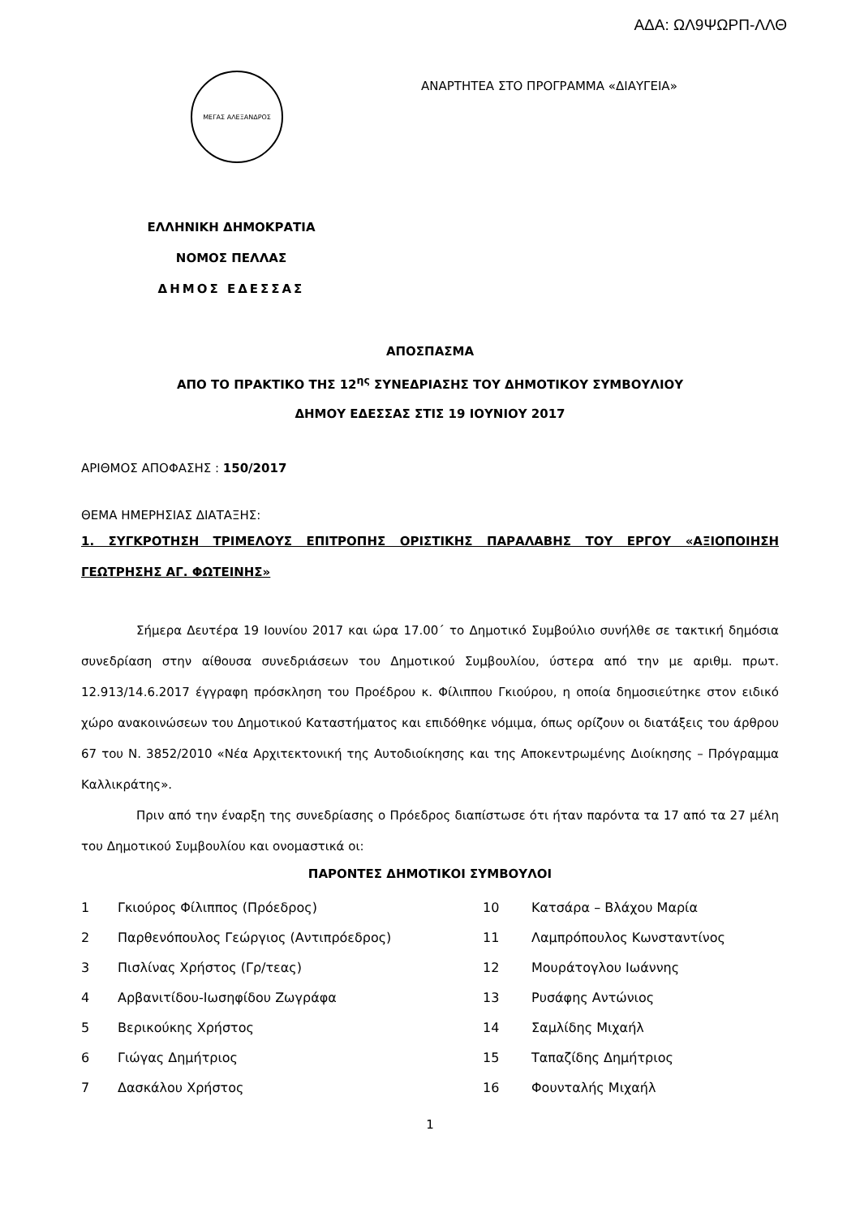ΑΔΑ: ΩΛ9ΨΩΡΠ-ΛΛΘ
ΜΕΓΑΣ ΑΛΕΞΑΝΔΡΟΣ
ΑΝΑΡΤΗΤΕΑ ΣΤΟ ΠΡΟΓΡΑΜΜΑ «ΔΙΑΥΓΕΙΑ»
ΕΛΛΗΝΙΚΗ ΔΗΜΟΚΡΑΤΙΑ
ΝΟΜΟΣ ΠΕΛΛΑΣ
ΔΗΜΟΣ ΕΔΕΣΣΑΣ
ΑΠΟΣΠΑΣΜΑ
ΑΠΟ ΤΟ ΠΡΑΚΤΙΚΟ ΤΗΣ 12<sup>ης</sup> ΣΥΝΕΔΡΙΑΣΗΣ ΤΟΥ ΔΗΜΟΤΙΚΟΥ ΣΥΜΒΟΥΛΙΟΥ
ΔΗΜΟΥ ΕΔΕΣΣΑΣ ΣΤΙΣ 19 ΙΟΥΝΙΟΥ 2017
ΑΡΙΘΜΟΣ ΑΠΟΦΑΣΗΣ : 150/2017
ΘΕΜΑ ΗΜΕΡΗΣΙΑΣ ΔΙΑΤΑΞΗΣ:
1. ΣΥΓΚΡΟΤΗΣΗ ΤΡΙΜΕΛΟΥΣ ΕΠΙΤΡΟΠΗΣ ΟΡΙΣΤΙΚΗΣ ΠΑΡΑΛΑΒΗΣ ΤΟΥ ΕΡΓΟΥ «ΑΞΙΟΠΟΙΗΣΗ ΓΕΩΤΡΗΣΗΣ ΑΓ. ΦΩΤΕΙΝΗΣ»
Σήμερα Δευτέρα 19 Ιουνίου 2017 και ώρα 17.00΄ το Δημοτικό Συμβούλιο συνήλθε σε τακτική δημόσια συνεδρίαση στην αίθουσα συνεδριάσεων του Δημοτικού Συμβουλίου, ύστερα από την με αριθμ. πρωτ. 12.913/14.6.2017 έγγραφη πρόσκληση του Προέδρου κ. Φίλιππου Γκιούρου, η οποία δημοσιεύτηκε στον ειδικό χώρο ανακοινώσεων του Δημοτικού Καταστήματος και επιδόθηκε νόμιμα, όπως ορίζουν οι διατάξεις του άρθρου 67 του Ν. 3852/2010 «Νέα Αρχιτεκτονική της Αυτοδιοίκησης και της Αποκεντρωμένης Διοίκησης – Πρόγραμμα Καλλικράτης».
Πριν από την έναρξη της συνεδρίασης ο Πρόεδρος διαπίστωσε ότι ήταν παρόντα τα 17 από τα 27 μέλη του Δημοτικού Συμβουλίου και ονομαστικά οι:
ΠΑΡΟΝΤΕΣ ΔΗΜΟΤΙΚΟΙ ΣΥΜΒΟΥΛΟΙ
| 1 | Γκιούρος Φίλιππος (Πρόεδρος) | 10 | Κατσάρα – Βλάχου Μαρία |
| 2 | Παρθενόπουλος Γεώργιος (Αντιπρόεδρος) | 11 | Λαμπρόπουλος Κωνσταντίνος |
| 3 | Πισλίνας Χρήστος (Γρ/τεας) | 12 | Μουράτογλου Ιωάννης |
| 4 | Αρβανιτίδου-Ιωσηφίδου Ζωγράφα | 13 | Ρυσάφης Αντώνιος |
| 5 | Βερικούκης Χρήστος | 14 | Σαμλίδης Μιχαήλ |
| 6 | Γιώγας Δημήτριος | 15 | Ταπαζίδης Δημήτριος |
| 7 | Δασκάλου Χρήστος | 16 | Φουνταλής Μιχαήλ |
1